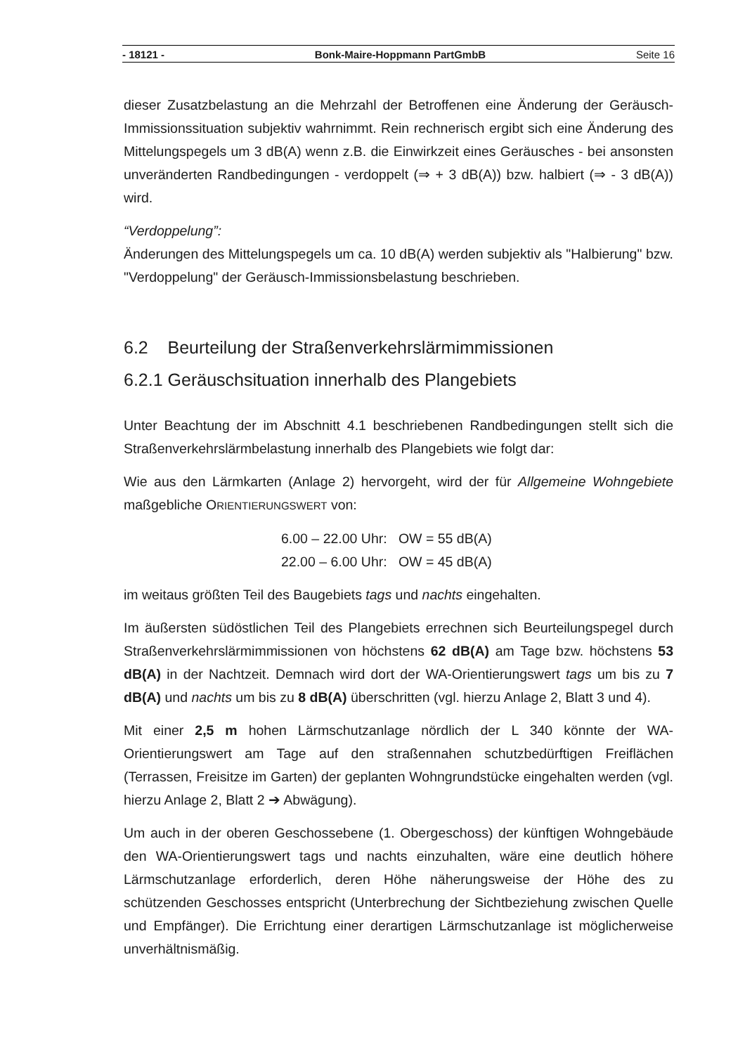- 18121 - Bonk-Maire-Hoppmann PartGmbB Seite 16
dieser Zusatzbelastung an die Mehrzahl der Betroffenen eine Änderung der Geräusch-Immissionssituation subjektiv wahrnimmt. Rein rechnerisch ergibt sich eine Änderung des Mittelungspegels um 3 dB(A) wenn z.B. die Einwirkzeit eines Geräusches - bei ansonsten unveränderten Randbedingungen - verdoppelt (⇒ + 3 dB(A)) bzw. halbiert (⇒ - 3 dB(A)) wird.
“Verdoppelung”:
Änderungen des Mittelungspegels um ca. 10 dB(A) werden subjektiv als "Halbierung" bzw. "Verdoppelung" der Geräusch-Immissionsbelastung beschrieben.
6.2 Beurteilung der Straßenverkehrslärmimmissionen
6.2.1 Geräuschsituation innerhalb des Plangebiets
Unter Beachtung der im Abschnitt 4.1 beschriebenen Randbedingungen stellt sich die Straßenverkehrslärmbelastung innerhalb des Plangebiets wie folgt dar:
Wie aus den Lärmkarten (Anlage 2) hervorgeht, wird der für Allgemeine Wohngebiete maßgebliche ORIENTIERUNGSWERT von:
6.00 – 22.00 Uhr: OW = 55 dB(A)
22.00 – 6.00 Uhr: OW = 45 dB(A)
im weitaus größten Teil des Baugebiets tags und nachts eingehalten.
Im äußersten südöstlichen Teil des Plangebiets errechnen sich Beurteilungspegel durch Straßenverkehrslärmimmissionen von höchstens 62 dB(A) am Tage bzw. höchstens 53 dB(A) in der Nachtzeit. Demnach wird dort der WA-Orientierungswert tags um bis zu 7 dB(A) und nachts um bis zu 8 dB(A) überschritten (vgl. hierzu Anlage 2, Blatt 3 und 4).
Mit einer 2,5 m hohen Lärmschutzanlage nördlich der L 340 könnte der WA-Orientierungswert am Tage auf den straßennahen schutzbedürftigen Freiflächen (Terrassen, Freisitze im Garten) der geplanten Wohngrundstücke eingehalten werden (vgl. hierzu Anlage 2, Blatt 2 ➔ Abwägung).
Um auch in der oberen Geschossebene (1. Obergeschoss) der künftigen Wohngebäude den WA-Orientierungswert tags und nachts einzuhalten, wäre eine deutlich höhere Lärmschutzanlage erforderlich, deren Höhe näherungsweise der Höhe des zu schützenden Geschosses entspricht (Unterbrechung der Sichtbeziehung zwischen Quelle und Empfänger). Die Errichtung einer derartigen Lärmschutzanlage ist möglicherweise unverhältnismäßig.